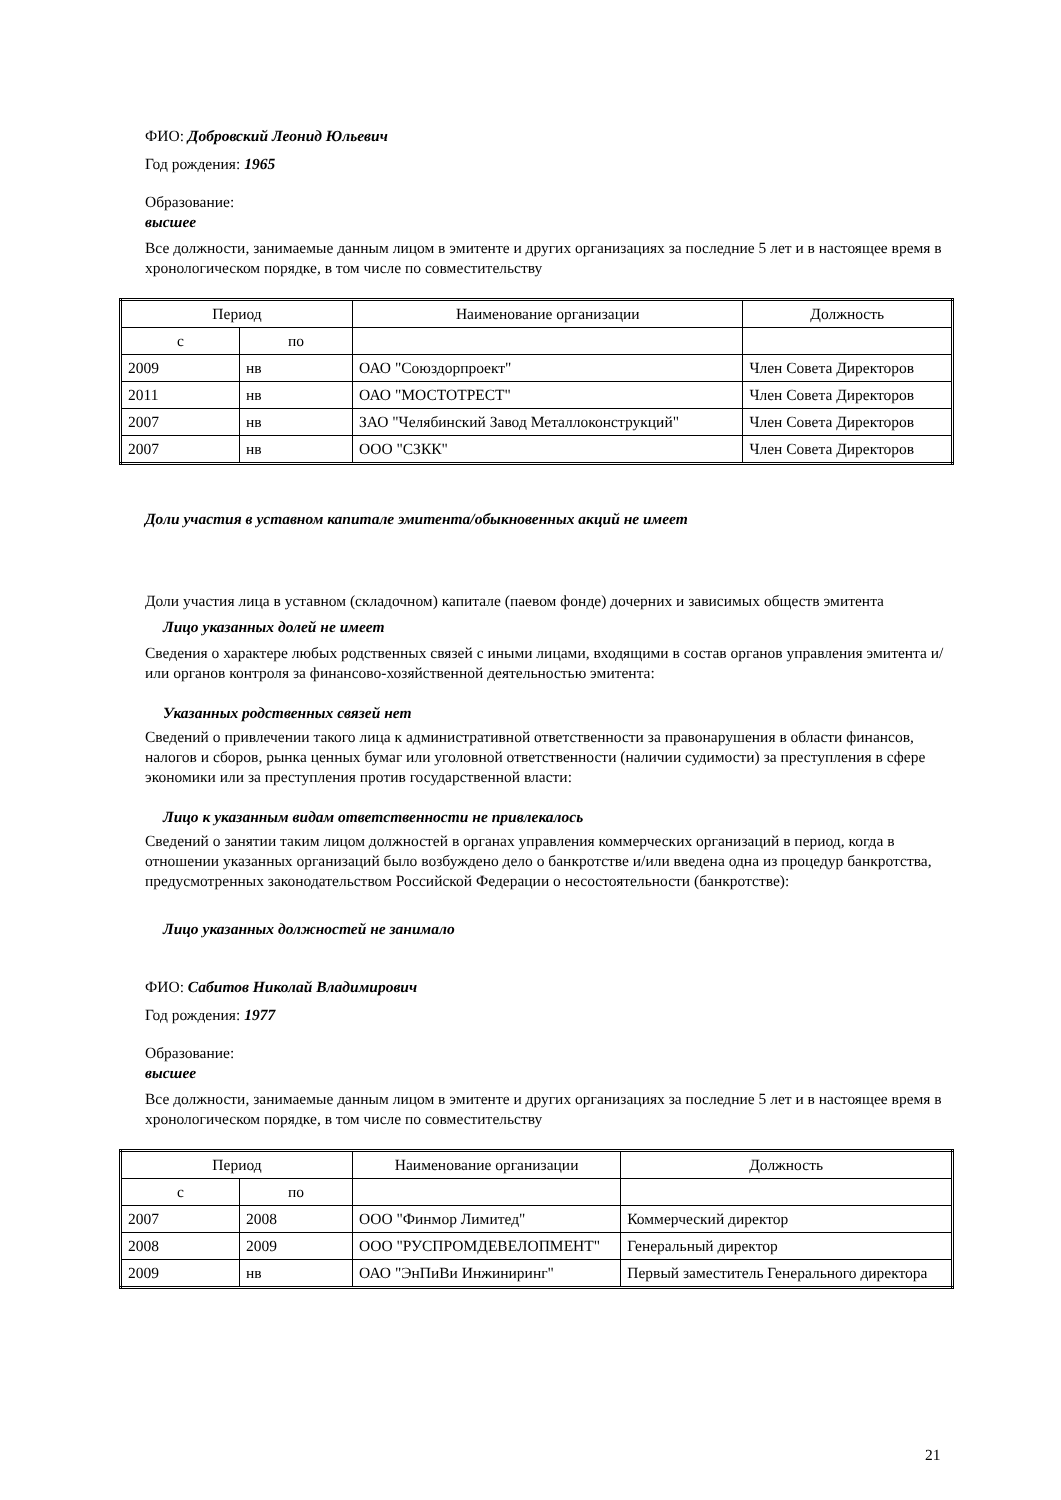ФИО: Добровский Леонид Юльевич
Год рождения: 1965
Образование:
высшее
Все должности, занимаемые данным лицом в эмитенте и других организациях за последние 5 лет и в настоящее время в хронологическом порядке, в том числе по совместительству
| Период | | Наименование организации | Должность |
| --- | --- | --- | --- |
| с | по | | |
| 2009 | нв | ОАО "Союздорпроект" | Член Совета Директоров |
| 2011 | нв | ОАО "МОСТОТРЕСТ" | Член Совета Директоров |
| 2007 | нв | ЗАО "Челябинский Завод Металлоконструкций" | Член Совета Директоров |
| 2007 | нв | ООО "СЗКК" | Член Совета Директоров |
Доли участия в уставном капитале эмитента/обыкновенных акций не имеет
Доли участия лица в уставном (складочном) капитале (паевом фонде) дочерних и зависимых обществ эмитента
Лицо указанных долей не имеет
Сведения о характере любых родственных связей с иными лицами, входящими в состав органов управления эмитента и/или органов контроля за финансово-хозяйственной деятельностью эмитента:
Указанных родственных связей нет
Сведений о привлечении такого лица к административной ответственности за правонарушения в области финансов, налогов и сборов, рынка ценных бумаг или уголовной ответственности (наличии судимости) за преступления в сфере экономики или за преступления против государственной власти:
Лицо к указанным видам ответственности не привлекалось
Сведений о занятии таким лицом должностей в органах управления коммерческих организаций в период, когда в отношении указанных организаций было возбуждено дело о банкротстве и/или введена одна из процедур банкротства, предусмотренных законодательством Российской Федерации о несостоятельности (банкротстве):
Лицо указанных должностей не занимало
ФИО: Сабитов Николай Владимирович
Год рождения: 1977
Образование:
высшее
Все должности, занимаемые данным лицом в эмитенте и других организациях за последние 5 лет и в настоящее время в хронологическом порядке, в том числе по совместительству
| Период | | Наименование организации | Должность |
| --- | --- | --- | --- |
| с | по | | |
| 2007 | 2008 | ООО "Финмор Лимитед" | Коммерческий директор |
| 2008 | 2009 | ООО "РУСПРОМДЕВЕЛОПМЕНТ" | Генеральный директор |
| 2009 | нв | ОАО "ЭнПиВи Инжиниринг" | Первый заместитель Генерального директора |
21